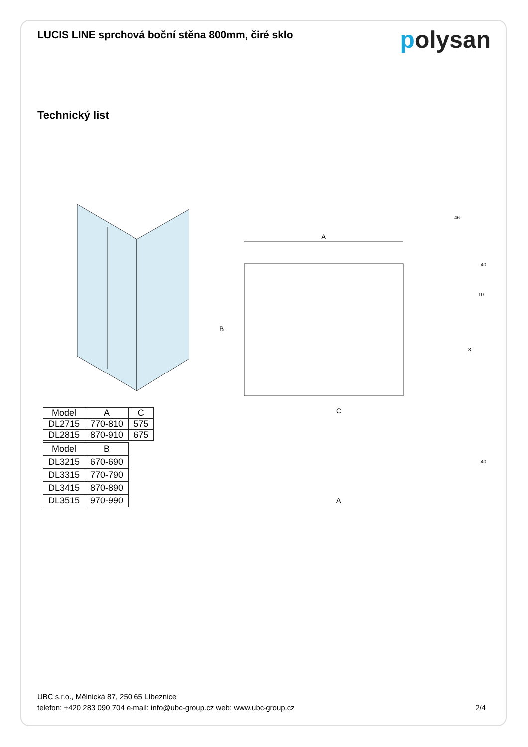LUCIS LINE sprchová boční stěna 800mm, čiré sklo
polysan
Technický list
A
B
C
A
46
10
8
40
40
| Model | A | C |
| --- | --- | --- |
| DL2715 | 770-810 | 575 |
| DL2815 | 870-910 | 675 |
| Model | B |
| --- | --- |
| DL3215 | 670-690 |
| DL3315 | 770-790 |
| DL3415 | 870-890 |
| DL3515 | 970-990 |
UBC s.r.o., Mělnická 87, 250 65 Líbeznice
telefon: +420 283 090 704 e-mail: info@ubc-group.cz web: www.ubc-group.cz
2/4